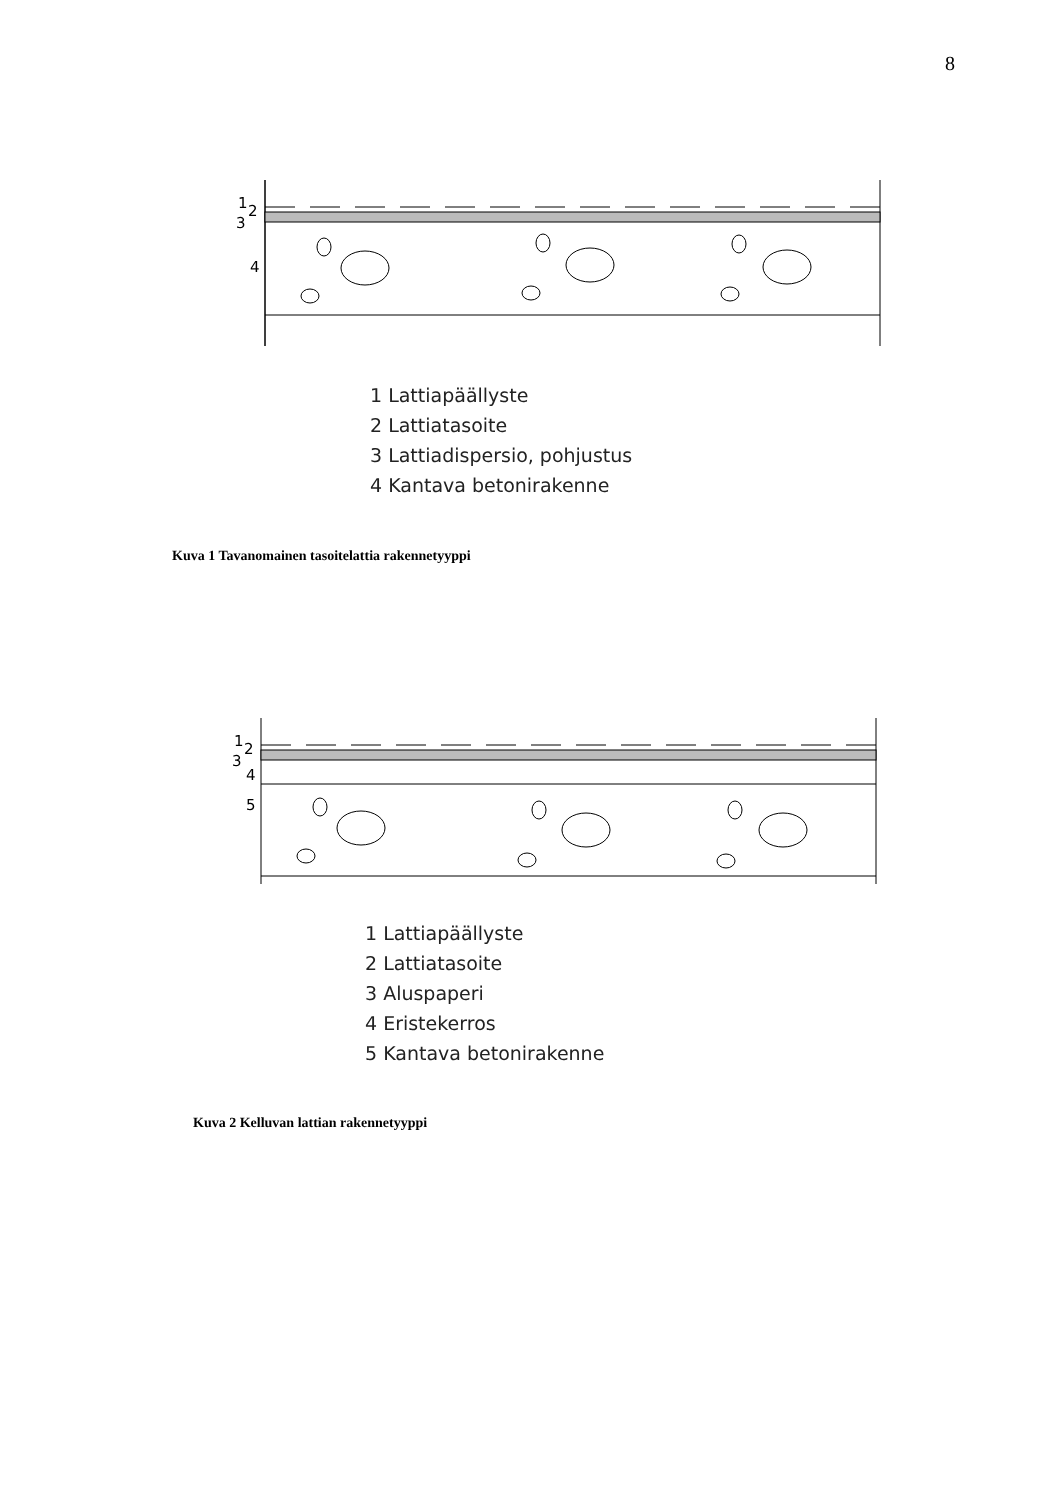8
1
2
3
4
1 Lattiapäällyste
2 Lattiatasoite
3 Lattiadispersio, pohjustus
4 Kantava betonirakenne
Kuva 1 Tavanomainen tasoitelattia rakennetyyppi
1
2
3
4
5
1 Lattiapäällyste
2 Lattiatasoite
3 Aluspaperi
4 Eristekerros
5 Kantava betonirakenne
Kuva 2 Kelluvan lattian rakennetyyppi